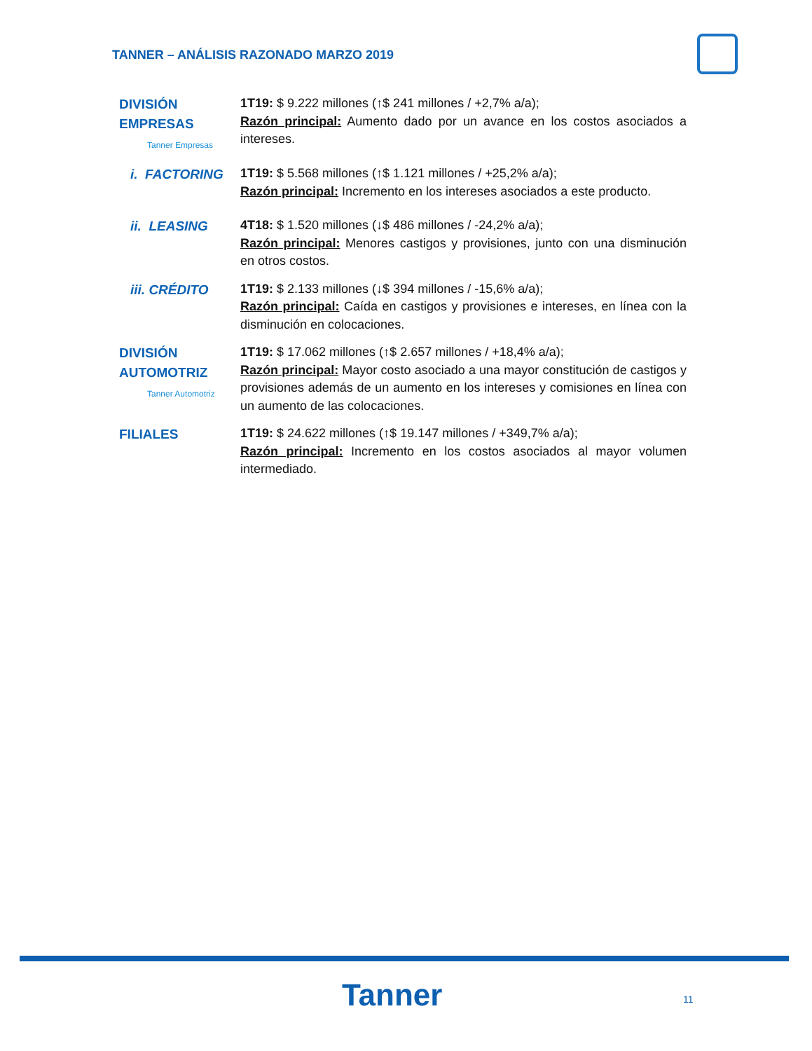TANNER – ANÁLISIS RAZONADO MARZO 2019
DIVISIÓN
EMPRESAS
Tanner Empresas
1T19: $ 9.222 millones (↑$ 241 millones / +2,7% a/a);
Razón principal: Aumento dado por un avance en los costos asociados a intereses.
i. FACTORING
1T19: $ 5.568 millones (↑$ 1.121 millones / +25,2% a/a);
Razón principal: Incremento en los intereses asociados a este producto.
ii. LEASING
4T18: $ 1.520 millones (↓$ 486 millones / -24,2% a/a);
Razón principal: Menores castigos y provisiones, junto con una disminución en otros costos.
iii. CRÉDITO
1T19: $ 2.133 millones (↓$ 394 millones / -15,6% a/a);
Razón principal: Caída en castigos y provisiones e intereses, en línea con la disminución en colocaciones.
DIVISIÓN
AUTOMOTRIZ
Tanner Automotriz
1T19: $ 17.062 millones (↑$ 2.657 millones / +18,4% a/a);
Razón principal: Mayor costo asociado a una mayor constitución de castigos y provisiones además de un aumento en los intereses y comisiones en línea con un aumento de las colocaciones.
FILIALES
1T19: $ 24.622 millones (↑$ 19.147 millones / +349,7% a/a);
Razón principal: Incremento en los costos asociados al mayor volumen intermediado.
Tanner 11